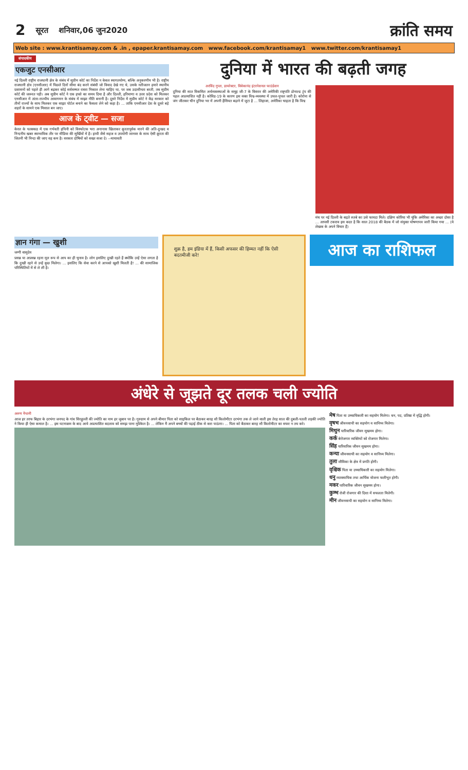2 सूरत शनिवार,06 जुन2020 क्रांति समय
Web site : www.krantisamay.com & .in , epaper.krantisamay.com www.facebook.com/krantisamay1 www.twitter.com/krantisamay1
संपादकीय
एकजुट एनसीआर
नई दिल्ली राष्ट्रीय राजधानी क्षेत्र के संबंध में सुप्रीम कोर्ट का निर्देश न केवल स्वागतयोग्य, बल्कि अनुकरणीय भी है। राष्ट्रीय राजधानी क्षेत्र (एनसीआर) में पिछले दिनों सीमा बंद करने संबंधी जो विवाद देखे गए थे, उसके नतीजतन हमारे स्थानीय प्रशासनों को पहले ही आगे बढ़कर कोई सर्वसम्मत रास्ता निकाल लेना चाहिए था, पर जब उदासीनता बरती, तब सुप्रीम कोर्ट की जरूरत पड़ी। अब सुप्रीम कोर्ट ने एक हफ्ते का समय दिया है और दिल्ली, हरियाणा व उत्तर प्रदेश को मिलकर एनसीआर में अंतर-राज्यीय आवागमन के संबंध में साझा नीति बनानी है। दूसरे निर्देश में सुप्रीम कोर्ट ने केंद्र सरकार को तीनों राज्यों के साथ मिलकर एक साझा पोर्टल बनाने का फैसला लेने को कहा है। ... ताकि एनसीआर देश के दूसरे बड़े शहरों के सामने एक मिसाल बन जाए।
आज के ट्वीट — सजा
केरल के पलक्कड में एक गर्भवती हथिनी को विस्फोटक भरा अनानास खिलाकर क्रूरतापूर्वक मारने की अति-दुःखद व निन्दनीय खबर स्वाभाविक तौर पर मीडिया की सुर्खियों में है। हाथी जैसे सहज व उपयोगी जानवर के साथ ऐसी क्रूरता की जितनी भी निन्दा की जाए वह कम है। सरकार दोषियों को सख्त सजा दे। --मायावती
दुनिया में भारत की बढ़ती जगह
अरविंद गुप्ता, डायरेक्टर, विवेकानंद इंटरनेशनल फाउंडेशन
दुनिया की सात विकसित अर्थव्यवस्थाओं के समूह जी-7 के विस्तार की अमेरिकी राष्ट्रपति डोनाल्ड ट्रंप की पहल अप्रत्याशित नहीं है। कोविड-19 के कारण इस वक्त विश्व-व्यवस्था में उथल-पुथल जारी है। कोरोना से जंग जीतकर चीन दुनिया भर में अपनी हैसियत बढ़ाने में जुटा है ... लिहाजा, अमेरिका चाहता है कि विश्व
मंच पर नई दिल्ली के बढ़ते रुतबे का उसे फायदा मिले। दक्षिण कोरिया भी चूंकि अमेरिका का अच्छा दोस्त है ... आपसी टकराव इस कदर है कि साल 2018 की बैठक में जो संयुक्त घोषणापत्र जारी किया गया ... (ये लेखक के अपने विचार हैं)
ज्ञान गंगा — खुशी
जग्गी वासुदेव
प्रसन्न या अप्रसन्न रहना मूल रूप से आप का ही चुनाव है। लोग इसलिए दुःखी रहते हैं क्योंकि उन्हें ऐसा लगता है कि दुःखी रहने से उन्हें कुछ मिलेगा। ... इसलिए कि सेवा करने से आपको खुशी मिलती है! ... की सामाजिक परिस्थितियों में से ले ली है।
शुक्र है, हम इंडिया में हैं, किसी अफसर की हिम्मत नहीं कि ऐसी बदतमीजी करे!
आज का राशिफल
अंधेरे से जूझते दूर तलक चली ज्योति
अरुण नैथानी
आज हर तरफ बिहार के दरभंगा जनपद के गांव सिरहुल्ली की ज्योति का नाम हर जुबान पर है। गुरुग्राम से अपने बीमार पिता को साइकिल पर बैठाकर बारह सौ किलोमीटर दरभंगा तक ले जाने वाली इस तेरह साल की दुबली-पतली लड़की ज्योति ने किया ही ऐसा कमाल है। ... इस घटनाक्रम के बाद आये अप्रत्याशित बदलाव को समझ पाना मुश्किल है। ... लेकिन मैं अपने बच्चों की पढ़ाई ठीक से करा पाऊंगा। ... पिता को बैठाकर बारह सौ किलोमीटर का सफर न तय करे।
मेष पिता या उच्चाधिकारी का सहयोग मिलेगा। धन, पद, प्रतिष्ठा में वृद्धि होगी।
वृषभ जीवनसाथी का सहयोग व सानिध्य मिलेगा।
मिथुन पारिवारिक जीवन सुखमय होगा।
कर्क बेरोजगार व्यक्तियों को रोजगार मिलेगा।
सिंह पारिवारिक जीवन सुखमय होगा।
कन्या जीवनसाथी का सहयोग व सानिध्य मिलेगा।
तुला जीविका के क्षेत्र में प्रगति होगी।
वृश्चिक पिता या उच्चाधिकारी का सहयोग मिलेगा।
धनु व्यावसायिक तथा आर्थिक योजना फलीभूत होगी।
मकर पारिवारिक जीवन सुखमय होगा।
कुम्भ रोजी रोजगार की दिशा में सफलता मिलेगी।
मीन जीवनसाथी का सहयोग व सानिध्य मिलेगा।